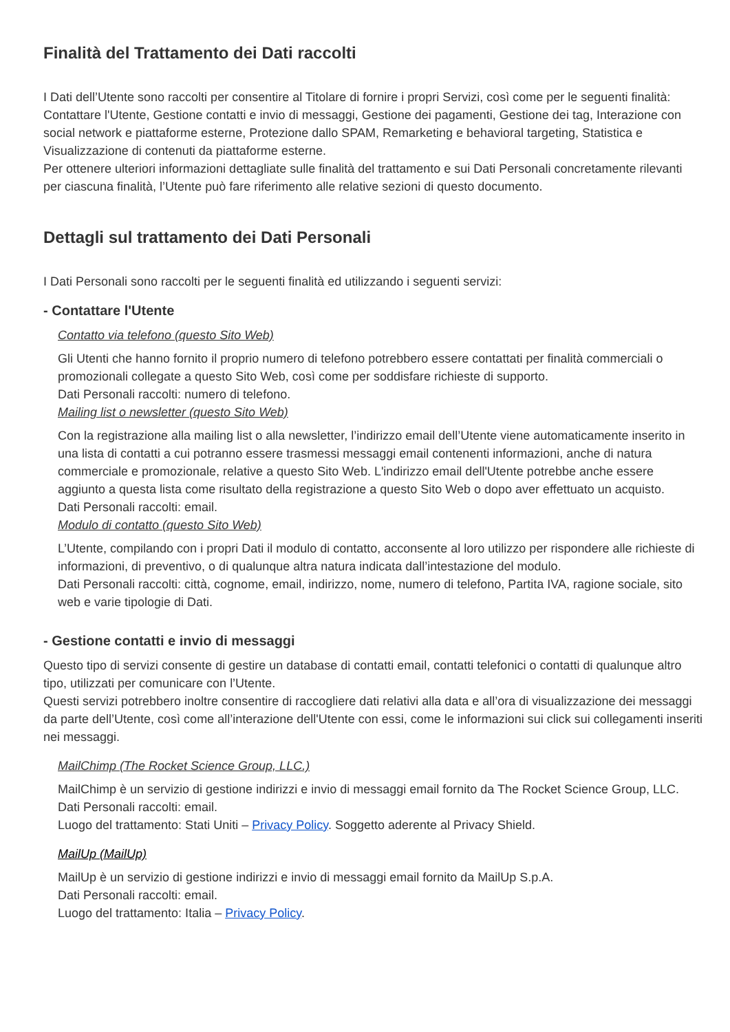Finalità del Trattamento dei Dati raccolti
I Dati dell’Utente sono raccolti per consentire al Titolare di fornire i propri Servizi, così come per le seguenti finalità: Contattare l'Utente, Gestione contatti e invio di messaggi, Gestione dei pagamenti, Gestione dei tag, Interazione con social network e piattaforme esterne, Protezione dallo SPAM, Remarketing e behavioral targeting, Statistica e Visualizzazione di contenuti da piattaforme esterne.
Per ottenere ulteriori informazioni dettagliate sulle finalità del trattamento e sui Dati Personali concretamente rilevanti per ciascuna finalità, l’Utente può fare riferimento alle relative sezioni di questo documento.
Dettagli sul trattamento dei Dati Personali
I Dati Personali sono raccolti per le seguenti finalità ed utilizzando i seguenti servizi:
- Contattare l'Utente
Contatto via telefono (questo Sito Web)
Gli Utenti che hanno fornito il proprio numero di telefono potrebbero essere contattati per finalità commerciali o promozionali collegate a questo Sito Web, così come per soddisfare richieste di supporto.
Dati Personali raccolti: numero di telefono.
Mailing list o newsletter (questo Sito Web)
Con la registrazione alla mailing list o alla newsletter, l’indirizzo email dell’Utente viene automaticamente inserito in una lista di contatti a cui potranno essere trasmessi messaggi email contenenti informazioni, anche di natura commerciale e promozionale, relative a questo Sito Web. L'indirizzo email dell'Utente potrebbe anche essere aggiunto a questa lista come risultato della registrazione a questo Sito Web o dopo aver effettuato un acquisto.
Dati Personali raccolti: email.
Modulo di contatto (questo Sito Web)
L’Utente, compilando con i propri Dati il modulo di contatto, acconsente al loro utilizzo per rispondere alle richieste di informazioni, di preventivo, o di qualunque altra natura indicata dall’intestazione del modulo.
Dati Personali raccolti: città, cognome, email, indirizzo, nome, numero di telefono, Partita IVA, ragione sociale, sito web e varie tipologie di Dati.
- Gestione contatti e invio di messaggi
Questo tipo di servizi consente di gestire un database di contatti email, contatti telefonici o contatti di qualunque altro tipo, utilizzati per comunicare con l’Utente.
Questi servizi potrebbero inoltre consentire di raccogliere dati relativi alla data e all’ora di visualizzazione dei messaggi da parte dell’Utente, così come all’interazione dell'Utente con essi, come le informazioni sui click sui collegamenti inseriti nei messaggi.
MailChimp (The Rocket Science Group, LLC.)
MailChimp è un servizio di gestione indirizzi e invio di messaggi email fornito da The Rocket Science Group, LLC.
Dati Personali raccolti: email.
Luogo del trattamento: Stati Uniti – Privacy Policy. Soggetto aderente al Privacy Shield.
MailUp (MailUp)
MailUp è un servizio di gestione indirizzi e invio di messaggi email fornito da MailUp S.p.A.
Dati Personali raccolti: email.
Luogo del trattamento: Italia – Privacy Policy.